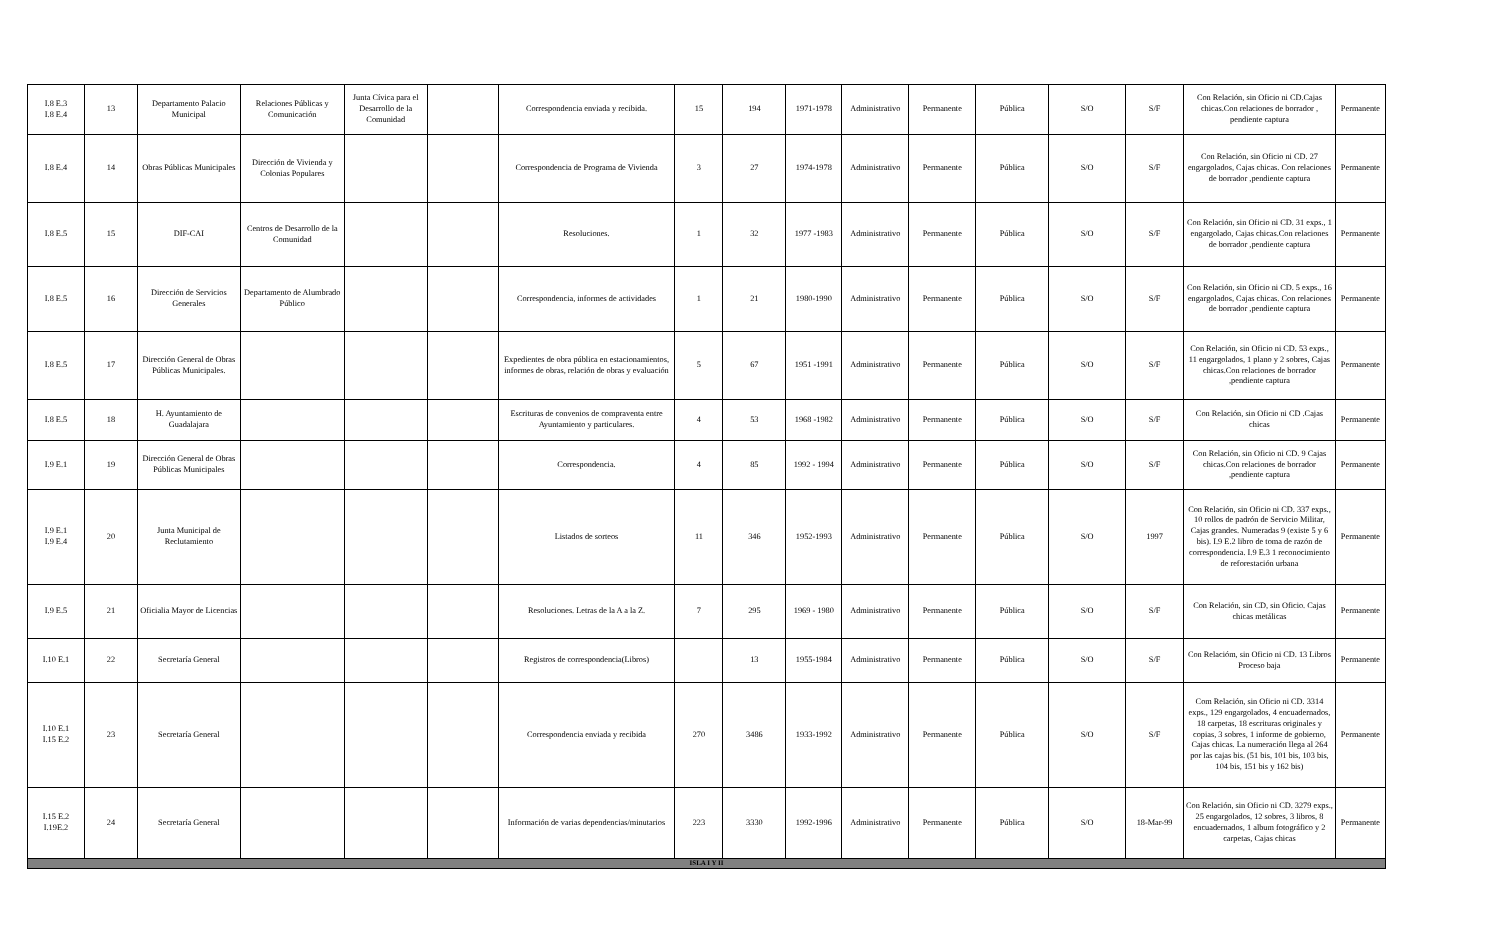| I.8 E.3 I.8 E.4 | 13 | Departamento Palacio Municipal | Relaciones Públicas y Comunicación | Junta Cívica para el Desarrollo de la Comunidad | | Correspondencia enviada y recibida. | 15 | 194 | 1971-1978 | Administrativo | Permanente | Pública | S/O | S/F | Con Relación, sin Oficio ni CD.Cajas chicas.Con relaciones de borrador , pendiente captura | Permanente |
| I.8 E.4 | 14 | Obras Públicas Municipales | Dirección de Vivienda y Colonias Populares | | | Correspondencia de Programa de Vivienda | 3 | 27 | 1974-1978 | Administrativo | Permanente | Pública | S/O | S/F | Con Relación, sin Oficio ni CD. 27 engargolados, Cajas chicas. Con relaciones de borrador ,pendiente captura | Permanente |
| I.8 E.5 | 15 | DIF-CAI | Centros de Desarrollo de la Comunidad | | | Resoluciones. | 1 | 32 | 1977 -1983 | Administrativo | Permanente | Pública | S/O | S/F | Con Relación, sin Oficio ni CD. 31 exps., 1 engargolado, Cajas chicas.Con relaciones de borrador ,pendiente captura | Permanente |
| I.8 E.5 | 16 | Dirección de Servicios Generales | Departamento de Alumbrado Público | | | Correspondencia, informes de actividades | 1 | 21 | 1980-1990 | Administrativo | Permanente | Pública | S/O | S/F | Con Relación, sin Oficio ni CD. 5 exps., 16 engargolados, Cajas chicas. Con relaciones de borrador ,pendiente captura | Permanente |
| I.8 E.5 | 17 | Dirección General de Obras Públicas Municipales. | | | | Expedientes de obra pública en estacionamientos, informes de obras, relación de obras y evaluación | 5 | 67 | 1951 -1991 | Administrativo | Permanente | Pública | S/O | S/F | Con Relación, sin Oficio ni CD. 53 exps., 11 engargolados, 1 plano y 2 sobres, Cajas chicas.Con relaciones de borrador ,pendiente captura | Permanente |
| I.8 E.5 | 18 | H. Ayuntamiento de Guadalajara | | | | Escrituras de convenios de compraventa entre Ayuntamiento y particulares. | 4 | 53 | 1968 -1982 | Administrativo | Permanente | Pública | S/O | S/F | Con Relación, sin Oficio ni CD .Cajas chicas | Permanente |
| I.9 E.1 | 19 | Dirección General de Obras Públicas Municipales | | | | Correspondencia. | 4 | 85 | 1992 - 1994 | Administrativo | Permanente | Pública | S/O | S/F | Con Relación, sin Oficio ni CD. 9 Cajas chicas.Con relaciones de borrador ,pendiente captura | Permanente |
| I.9 E.1 I.9 E.4 | 20 | Junta Municipal de Reclutamiento | | | | Listados de sorteos | 11 | 346 | 1952-1993 | Administrativo | Permanente | Pública | S/O | 1997 | Con Relación, sin Oficio ni CD. 337 exps., 10 rollos de padrón de Servicio Militar, Cajas grandes. Numeradas 9 (existe 5 y 6 bis). I.9 E.2 libro de toma de razón de correspondencia. I.9 E.3 1 reconocimiento de reforestación urbana | Permanente |
| I.9 E.5 | 21 | Oficialia Mayor de Licencias | | | | Resoluciones. Letras de la A a la Z. | 7 | 295 | 1969 - 1980 | Administrativo | Permanente | Pública | S/O | S/F | Con Relación, sin CD, sin Oficio. Cajas chicas metálicas | Permanente |
| I.10 E.1 | 22 | Secretaría General | | | | Registros de correspondencia(Libros) | | 13 | 1955-1984 | Administrativo | Permanente | Pública | S/O | S/F | Con Relacióm, sin Oficio ni CD. 13 Libros Proceso baja | Permanente |
| I.10 E.1 I.15 E.2 | 23 | Secretaría General | | | | Correspondencia enviada y recibida | 270 | 3486 | 1933-1992 | Administrativo | Permanente | Pública | S/O | S/F | Com Relación, sin Oficio ni CD. 3314 exps., 129 engargolados, 4 encuadernados, 18 carpetas, 18 escrituras originales y copias, 3 sobres, 1 informe de gobierno, Cajas chicas. La numeración llega al 264 por las cajas bis. (51 bis, 101 bis, 103 bis, 104 bis, 151 bis y 162 bis) | Permanente |
| I.15 E.2 I.19E.2 | 24 | Secretaría General | | | | Información de varias dependencias/minutarios | 223 | 3330 | 1992-1996 | Administrativo | Permanente | Pública | S/O | 18-Mar-99 | Con Relación, sin Oficio ni CD. 3279 exps., 25 engargolados, 12 sobres, 3 libros, 8 encuadernados, 1 album fotográfico y 2 carpetas, Cajas chicas | Permanente |
| ISLA I Y II | | | | | | | | | | | | | | | | |